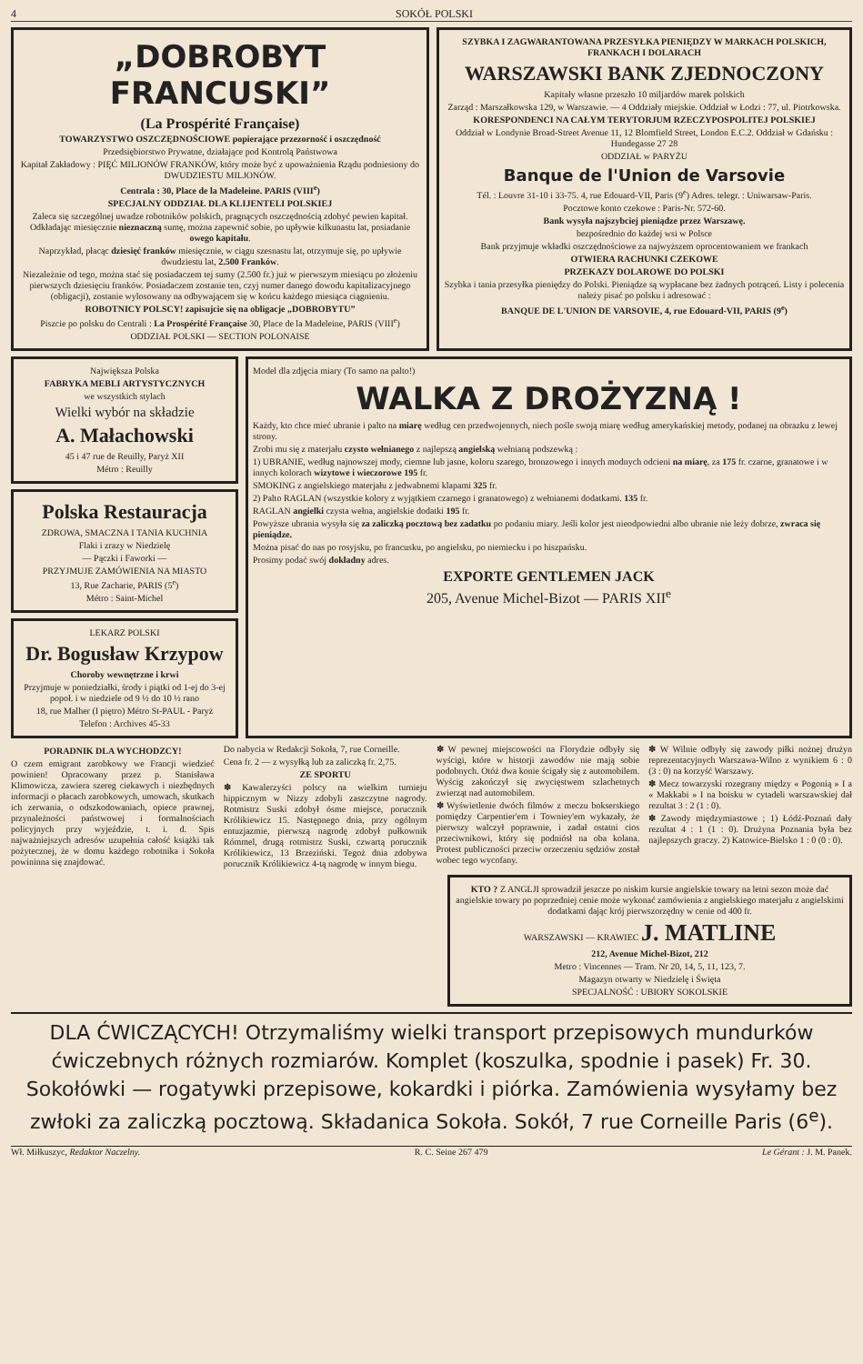4 SOKÓŁ POLSKI
„DOBROBYT FRANCUSKI”
(La Prospérité Française)
TOWARZYSTWO OSZCZĘDNOŚCIOWE popierające przezorność i oszczędność
Przedsiębiorstwo Prywatne, działające pod Kontrolą Państwowa
Kapitał Zakładowy : PIĘĆ MILJONÓW FRANKÓW, który może być z upoważnienia Rządu podniesiony do DWUDZIESTU MILJONÓW.
Centrala : 30, Place de la Madeleine. PARIS (VIII<sup>e</sup>)
SPECJALNY ODDZIAŁ DLA KLIJENTELI POLSKIEJ
Zaleca się szczególnej uwadze robotników polskich, pragnących oszczędnością zdobyć pewien kapitał. Odkładając miesięcznie nieznaczną sumę, można zapewnić sobie, po upływie kilkunastu lat, posiadanie owego kapitału.
Naprzykład, płacąc dziesięć franków miesięcznie, w ciągu szesnastu lat, otrzymuje się, po upływie dwudziestu lat, 2.500 Franków.
Niezależnie od tego, można stać się posiadaczem tej sumy (2.500 fr.) już w pierwszym miesiącu po złożeniu pierwszych dziesięciu franków. Posiadaczem zostanie ten, czyj numer danego dowodu kapitalizacyjnego (obligacji), zostanie wylosowany na odbywającem się w końcu każdego miesiąca ciągnieniu.
ROBOTNICY POLSCY! zapisujcie się na obligacje „DOBROBYTU”
Piszcie po polsku do Centrali : La Prospérité Française 30, Place de la Madeleine, PARIS (VIII<sup>e</sup>)
ODDZIAŁ POLSKI — SECTION POLONAISE
SZYBKA I ZAGWARANTOWANA PRZESYŁKA PIENIĘDZY W MARKACH POLSKICH, FRANKACH I DOLARACH
WARSZAWSKI BANK ZJEDNOCZONY
Kapitały własne przeszło 10 miljardów marek polskich
Zarząd : Marszałkowska 129, w Warszawie. — 4 Oddziały miejskie. Oddział w Łodzi : 77, ul. Piotrkowska.
KORESPONDENCI NA CAŁYM TERYTORJUM RZECZYPOSPOLITEJ POLSKIEJ
Oddział w Londynie Broad-Street Avenue 11, 12 Blomfield Street, London E.C.2. Oddział w Gdańsku : Hundegasse 27 28
ODDZIAŁ w PARYŻU
Banque de l'Union de Varsovie
Tél. : Louvre 31-10 i 33-75. 4, rue Edouard-VII, Paris (9<sup>e</sup>) Adres. telegr. : Uniwarsaw-Paris.
Pocztowe konto czekowe : Paris-Nr. 572-60.
Bank wysyła najszybciej pieniądze przez Warszawę.
bezpośrednio do każdej wsi w Polsce
Bank przyjmuje wkładki oszczędnościowe za najwyższem oprocentowaniem we frankach
OTWIERA RACHUNKI CZEKOWE
PRZEKAZY DOLAROWE DO POLSKI
Szybka i tania przesyłka pieniędzy do Polski. Pieniądze są wypłacane bez żadnych potrąceń. Listy i polecenia należy pisać po polsku i adresować :
BANQUE DE L'UNION DE VARSOVIE, 4, rue Edouard-VII, PARIS (9<sup>e</sup>)
Największa Polska
FABRYKA MEBLI ARTYSTYCZNYCH
we wszystkich stylach
Wielki wybór na składzie
A. Małachowski
45 i 47 rue de Reuilly, Paryż XII
Métro : Reuilly
Polska Restauracja
ZDROWA, SMACZNA I TANIA KUCHNIA
Flaki i zrazy w Niedzielę
— Pączki i Faworki —
PRZYJMUJE ZAMÓWIENIA NA MIASTO
13, Rue Zacharie, PARIS (5<sup>e</sup>)
Métro : Saint-Michel
LEKARZ POLSKI
Dr. Bogusław Krzypow
Choroby wewnętrzne i krwi
Przyjmuje w poniedziałki, środy i piątki od 1-ej do 3-ej popoł. i w niedziele od 9 ½ do 10 ½ rano
18, rue Malher (I piętro) Métro St-PAUL - Paryż
Telefon : Archives 45-33
Model dla zdjęcia miary (To samo na palto!)
WALKA Z DROŻYZNĄ !
Każdy, kto chce mieć ubranie i palto na miarę według cen przedwojennych, niech pośle swoją miarę według amerykańskiej metody, podanej na obrazku z lewej strony.
Zrobi mu się z materjału czysto wełnianego z najlepszą angielską wełnianą podszewką :
1) UBRANIE, według najnowszej mody, ciemne lub jasne, koloru szarego, bronzowego i innych modnych odcieni na miarę, za 175 fr. czarne, granatowe i w innych kolorach wizytowe i wieczorowe 195 fr.
SMOKING z angielskiego materjału z jedwabnemi klapami 325 fr.
2) Palto RAGLAN (wszystkie kolory z wyjątkiem czarnego i granatowego) z wełnianemi dodatkami. 135 fr.
RAGLAN angielki czysta wełna, angielskie dodatki 195 fr.
Powyższe ubrania wysyła się za zaliczką pocztową bez zadatku po podaniu miary. Jeśli kolor jest nieodpowiedni albo ubranie nie leży dobrze, zwraca się pieniądze.
Można pisać do nas po rosyjsku, po francusku, po angielsku, po niemiecku i po hiszpańsku.
Prosimy podać swój dokładny adres.
EXPORTE GENTLEMEN JACK
205, Avenue Michel-Bizot — PARIS XII<sup>e</sup>
PORADNIK DLA WYCHODZCY!
O czem emigrant zarobkowy we Francji wiedzieć powinien! Opracowany przez p. Stanisława Klimowicza, zawiera szereg ciekawych i niezbędnych informacji o płacach zarobkowych, umowach, skutkach ich zerwania, o odszkodowaniach, opiece prawnej, przynależności państwowej i formalnościach policyjnych przy wyjeździe, t. i. d. Spis najważniejszych adresów uzupełnia całość książki tak pożytecznej, że w domu każdego robotnika i Sokoła powininna się znajdować.
Do nabycia w Redakcji Sokoła, 7, rue Corneille.
Cena fr. 2 — z wysyłką lub za zaliczką fr. 2,75.
ZE SPORTU
✽ Kawalerzyści polscy na wielkim turnieju hippicznym w Nizzy zdobyli zaszczytne nagrody. Rotmistrz Suski zdobył ósme miejsce, porucznik Królikiewicz 15. Następnego dnia, przy ogólnym entuzjazmie, pierwszą nagrodę zdobył pułkownik Rómmel, drugą rotmistrz Suski, czwartą porucznik Królikiewicz, 13 Brzeziński. Tegoż dnia zdobywa porucznik Królikiewicz 4-tą nagrodę w innym biegu.
✽ W pewnej miejscowości na Florydzie odbyły się wyścigi, które w historji zawodów nie mają sobie podobnych. Otóż dwa konie ścigały się z automobilem. Wyścig zakończył się zwycięstwem szlachetnych zwierząt nad automobilem.
✽ Wyświetlenie dwóch filmów z meczu bokserskiego pomiędzy Carpentier'em i Towniey'em wykazały, że pierwszy walczył poprawnie, i zadał ostatni cios przeciwnikowi, który się podniósł na oba kolana. Protest publiczności przeciw orzeczeniu sędziów został wobec tego wycofany.
✽ W Wilnie odbyły się zawody piłki nożnej drużyn reprezentacyjnych Warszawa-Wilno z wynikiem 6 : 0 (3 : 0) na korzyść Warszawy.
✽ Mecz towarzyski rozegrany między « Pogonią » I a « Makkabi » I na boisku w cytadeli warszawskiej dał rezultat 3 : 2 (1 : 0).
✽ Zawody międzymiastowe ; 1) Łódź-Poznań dały rezultat 4 : 1 (1 : 0). Drużyna Poznania była bez najlepszych graczy. 2) Katowice-Bielsko 1 : 0 (0 : 0).
KTO ? Z ANGLJI sprowadził jeszcze po niskim kursie angielskie towary na letni sezon może dać angielskie towary po poprzedniej cenie może wykonać zamówienia z angielskiego materjału z angielskimi dodatkami dając krój pierwszorzędny w cenie od 400 fr.
WARSZAWSKI — KRAWIEC J. MATLINE
212, Avenue Michel-Bizot, 212
Metro : Vincennes — Tram. Nr 20, 14, 5, 11, 123, 7.
Magazyn otwarty w Niedzielę i Święta
SPECJALNOŚĆ : UBIORY SOKOLSKIE
DLA ĆWICZĄCYCH! Otrzymaliśmy wielki transport przepisowych mundurków ćwiczebnych różnych rozmiarów. Komplet (koszulka, spodnie i pasek) Fr. 30. Sokołówki — rogatywki przepisowe, kokardki i piórka. Zamówienia wysyłamy bez zwłoki za zaliczką pocztową. Składanica Sokoła. Sokół, 7 rue Corneille Paris (6<sup>e</sup>).
Wł. Miłkuszyc, Redaktor Naczelny. R. C. Seine 267 479 Le Gérant : J. M. Panek.